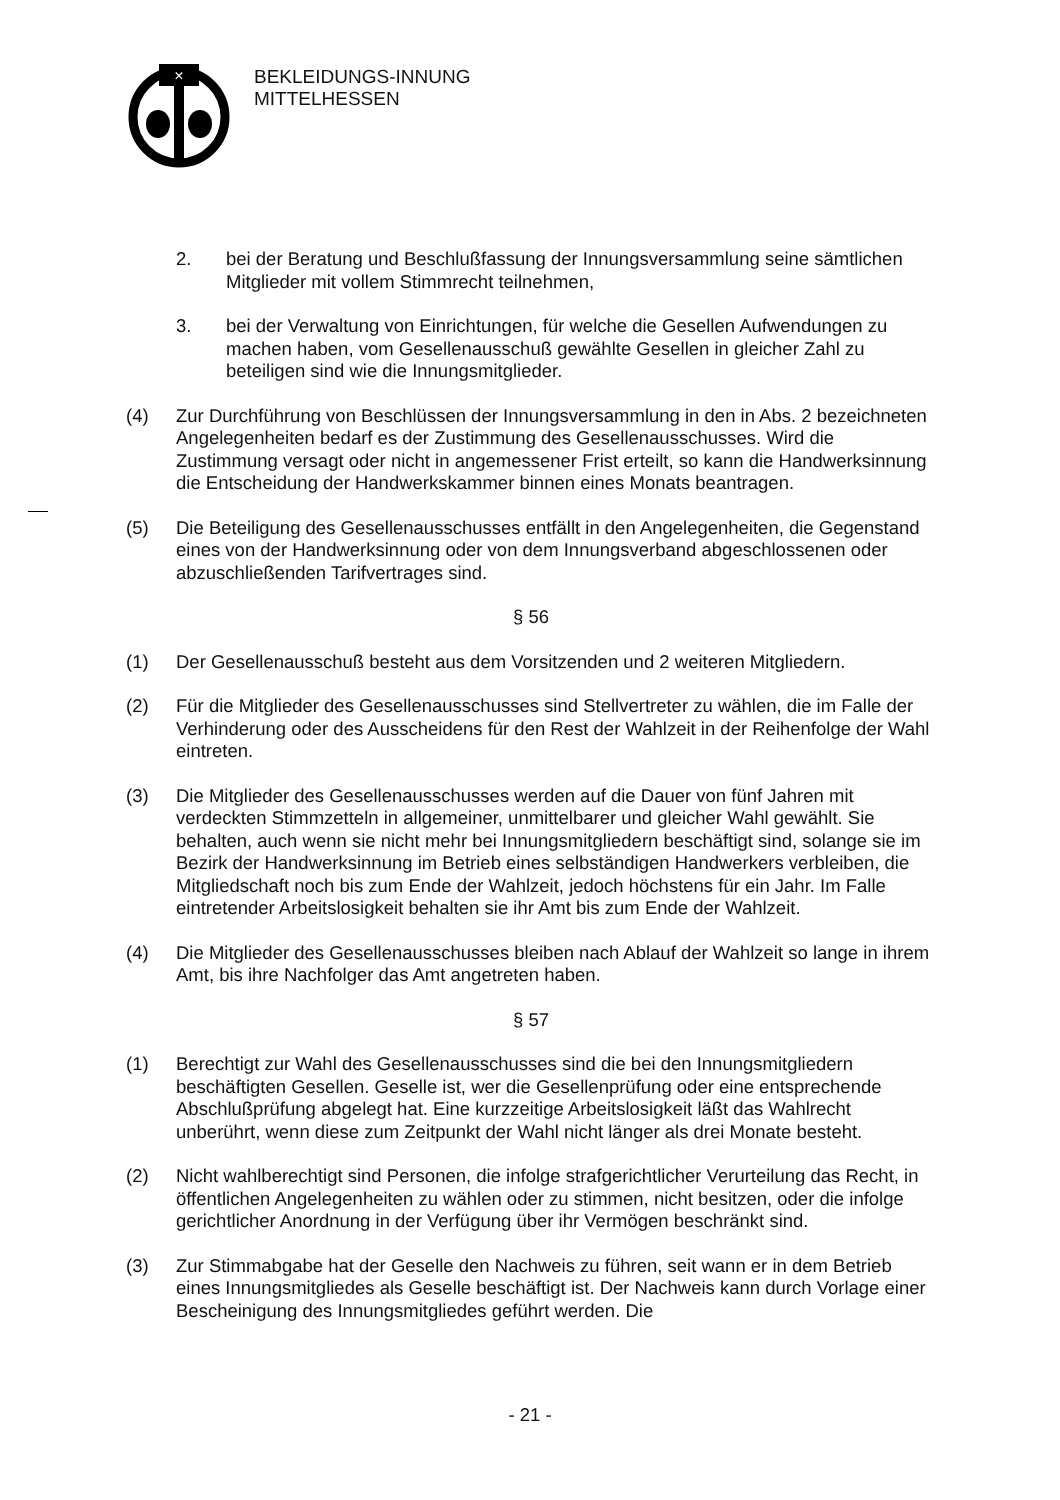×
BEKLEIDUNGS-INNUNG
MITTELHESSEN
2. bei der Beratung und Beschlußfassung der Innungsversammlung seine sämtlichen Mitglieder mit vollem Stimmrecht teilnehmen,
3. bei der Verwaltung von Einrichtungen, für welche die Gesellen Aufwendungen zu machen haben, vom Gesellenausschuß gewählte Gesellen in gleicher Zahl zu beteiligen sind wie die Innungsmitglieder.
(4) Zur Durchführung von Beschlüssen der Innungsversammlung in den in Abs. 2 bezeichneten Angelegenheiten bedarf es der Zustimmung des Gesellenausschusses. Wird die Zustimmung versagt oder nicht in angemessener Frist erteilt, so kann die Handwerksinnung die Entscheidung der Handwerkskammer binnen eines Monats beantragen.
(5) Die Beteiligung des Gesellenausschusses entfällt in den Angelegenheiten, die Gegenstand eines von der Handwerksinnung oder von dem Innungsverband abgeschlossenen oder abzuschließenden Tarifvertrages sind.
§ 56
(1) Der Gesellenausschuß besteht aus dem Vorsitzenden und 2 weiteren Mitgliedern.
(2) Für die Mitglieder des Gesellenausschusses sind Stellvertreter zu wählen, die im Falle der Verhinderung oder des Ausscheidens für den Rest der Wahlzeit in der Reihenfolge der Wahl eintreten.
(3) Die Mitglieder des Gesellenausschusses werden auf die Dauer von fünf Jahren mit verdeckten Stimmzetteln in allgemeiner, unmittelbarer und gleicher Wahl gewählt. Sie behalten, auch wenn sie nicht mehr bei Innungsmitgliedern beschäftigt sind, solange sie im Bezirk der Handwerksinnung im Betrieb eines selbständigen Handwerkers verbleiben, die Mitgliedschaft noch bis zum Ende der Wahlzeit, jedoch höchstens für ein Jahr. Im Falle eintretender Arbeitslosigkeit behalten sie ihr Amt bis zum Ende der Wahlzeit.
(4) Die Mitglieder des Gesellenausschusses bleiben nach Ablauf der Wahlzeit so lange in ihrem Amt, bis ihre Nachfolger das Amt angetreten haben.
§ 57
(1) Berechtigt zur Wahl des Gesellenausschusses sind die bei den Innungsmitgliedern beschäftigten Gesellen. Geselle ist, wer die Gesellenprüfung oder eine entsprechende Abschlußprüfung abgelegt hat. Eine kurzzeitige Arbeitslosigkeit läßt das Wahlrecht unberührt, wenn diese zum Zeitpunkt der Wahl nicht länger als drei Monate besteht.
(2) Nicht wahlberechtigt sind Personen, die infolge strafgerichtlicher Verurteilung das Recht, in öffentlichen Angelegenheiten zu wählen oder zu stimmen, nicht besitzen, oder die infolge gerichtlicher Anordnung in der Verfügung über ihr Vermögen beschränkt sind.
(3) Zur Stimmabgabe hat der Geselle den Nachweis zu führen, seit wann er in dem Betrieb eines Innungsmitgliedes als Geselle beschäftigt ist. Der Nachweis kann durch Vorlage einer Bescheinigung des Innungsmitgliedes geführt werden. Die
- 21 -